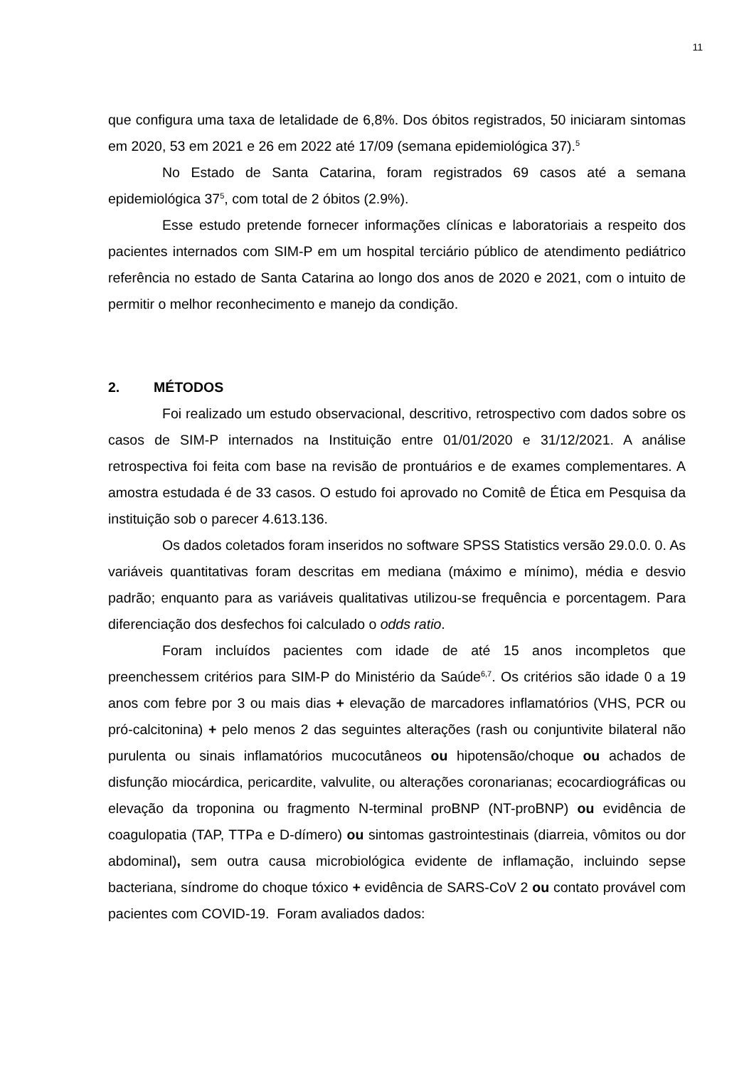11
que configura uma taxa de letalidade de 6,8%. Dos óbitos registrados, 50 iniciaram sintomas em 2020, 53 em 2021 e 26 em 2022 até 17/09 (semana epidemiológica 37).<sup>5</sup>
No Estado de Santa Catarina, foram registrados 69 casos até a semana epidemiológica 37<sup>5</sup>, com total de 2 óbitos (2.9%).
Esse estudo pretende fornecer informações clínicas e laboratoriais a respeito dos pacientes internados com SIM-P em um hospital terciário público de atendimento pediátrico referência no estado de Santa Catarina ao longo dos anos de 2020 e 2021, com o intuito de permitir o melhor reconhecimento e manejo da condição.
2. MÉTODOS
Foi realizado um estudo observacional, descritivo, retrospectivo com dados sobre os casos de SIM-P internados na Instituição entre 01/01/2020 e 31/12/2021. A análise retrospectiva foi feita com base na revisão de prontuários e de exames complementares. A amostra estudada é de 33 casos. O estudo foi aprovado no Comitê de Ética em Pesquisa da instituição sob o parecer 4.613.136.
Os dados coletados foram inseridos no software SPSS Statistics versão 29.0.0. 0. As variáveis quantitativas foram descritas em mediana (máximo e mínimo), média e desvio padrão; enquanto para as variáveis qualitativas utilizou-se frequência e porcentagem. Para diferenciação dos desfechos foi calculado o odds ratio.
Foram incluídos pacientes com idade de até 15 anos incompletos que preenchessem critérios para SIM-P do Ministério da Saúde<sup>6,7</sup>. Os critérios são idade 0 a 19 anos com febre por 3 ou mais dias + elevação de marcadores inflamatórios (VHS, PCR ou pró-calcitonina) + pelo menos 2 das seguintes alterações (rash ou conjuntivite bilateral não purulenta ou sinais inflamatórios mucocutâneos ou hipotensão/choque ou achados de disfunção miocárdica, pericardite, valvulite, ou alterações coronarianas; ecocardiográficas ou elevação da troponina ou fragmento N-terminal proBNP (NT-proBNP) ou evidência de coagulopatia (TAP, TTPa e D-dímero) ou sintomas gastrointestinais (diarreia, vômitos ou dor abdominal), sem outra causa microbiológica evidente de inflamação, incluindo sepse bacteriana, síndrome do choque tóxico + evidência de SARS-CoV 2 ou contato provável com pacientes com COVID-19. Foram avaliados dados: